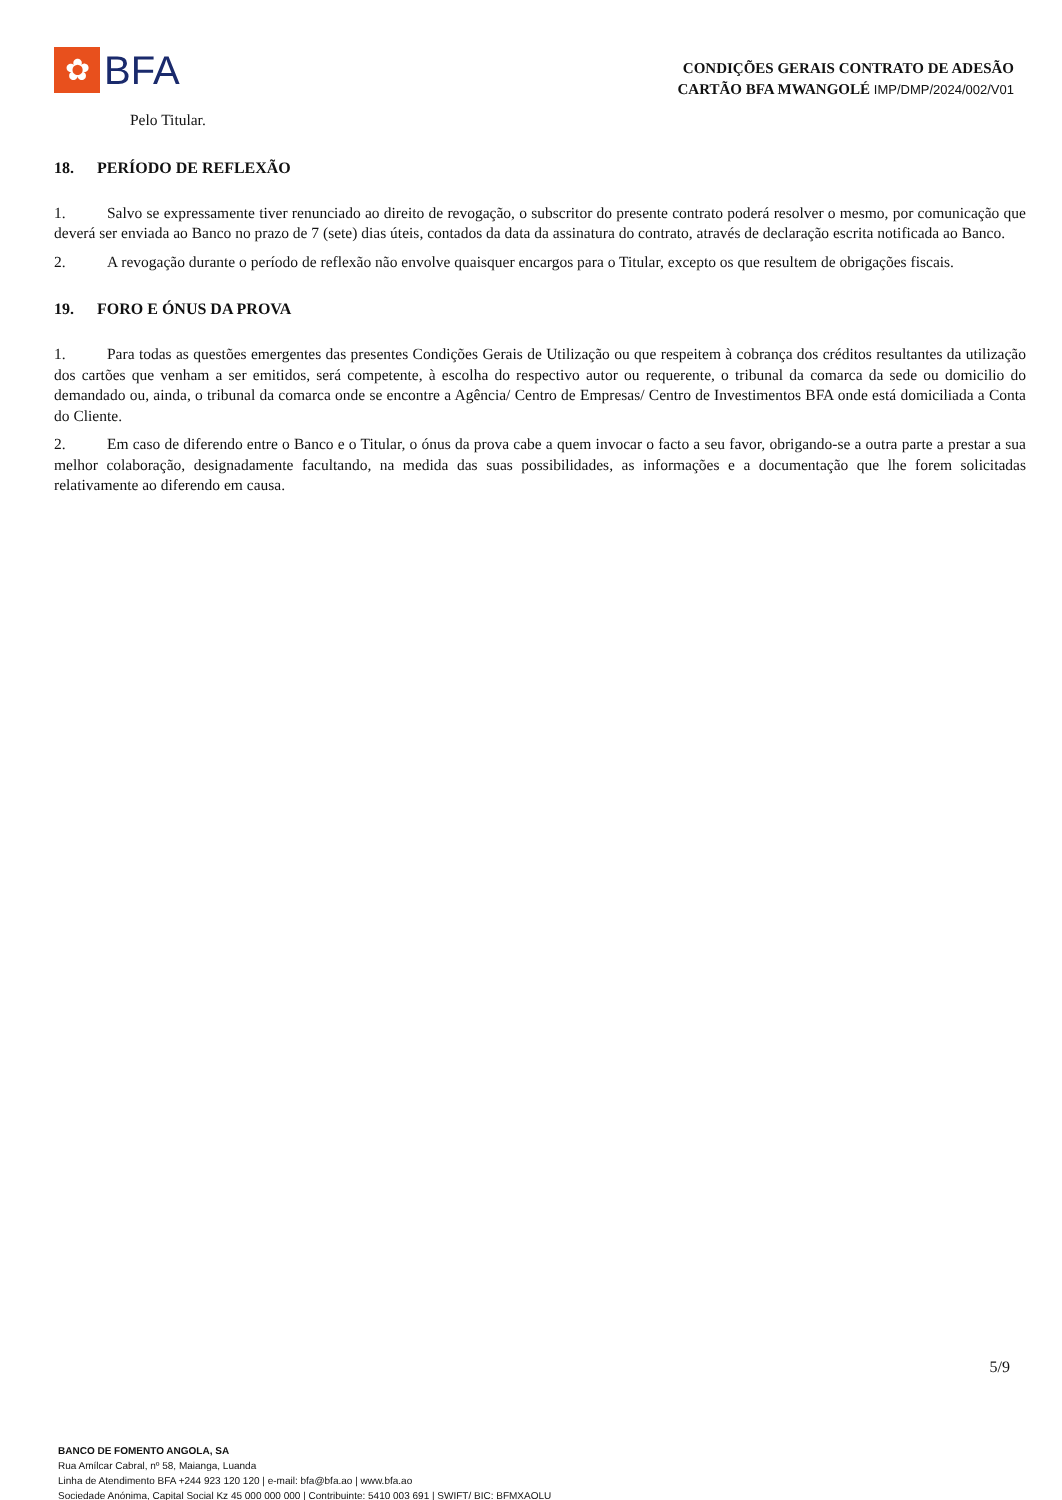✿
BFA
CONDIÇÕES GERAIS CONTRATO DE ADESÃO
CARTÃO BFA MWANGOLÉ IMP/DMP/2024/002/V01
Pelo Titular.
18. PERÍODO DE REFLEXÃO
1. Salvo se expressamente tiver renunciado ao direito de revogação, o subscritor do presente contrato poderá resolver o mesmo, por comunicação que deverá ser enviada ao Banco no prazo de 7 (sete) dias úteis, contados da data da assinatura do contrato, através de declaração escrita notificada ao Banco.
2. A revogação durante o período de reflexão não envolve quaisquer encargos para o Titular, excepto os que resultem de obrigações fiscais.
19. FORO E ÓNUS DA PROVA
1. Para todas as questões emergentes das presentes Condições Gerais de Utilização ou que respeitem à cobrança dos créditos resultantes da utilização dos cartões que venham a ser emitidos, será competente, à escolha do respectivo autor ou requerente, o tribunal da comarca da sede ou domicilio do demandado ou, ainda, o tribunal da comarca onde se encontre a Agência/ Centro de Empresas/ Centro de Investimentos BFA onde está domiciliada a Conta do Cliente.
2. Em caso de diferendo entre o Banco e o Titular, o ónus da prova cabe a quem invocar o facto a seu favor, obrigando-se a outra parte a prestar a sua melhor colaboração, designadamente facultando, na medida das suas possibilidades, as informações e a documentação que lhe forem solicitadas relativamente ao diferendo em causa.
5/9
BANCO DE FOMENTO ANGOLA, SA
Rua Amílcar Cabral, nº 58, Maianga, Luanda
Linha de Atendimento BFA +244 923 120 120 | e-mail: bfa@bfa.ao | www.bfa.ao
Sociedade Anónima, Capital Social Kz 45 000 000 000 | Contribuinte: 5410 003 691 | SWIFT/ BIC: BFMXAOLU